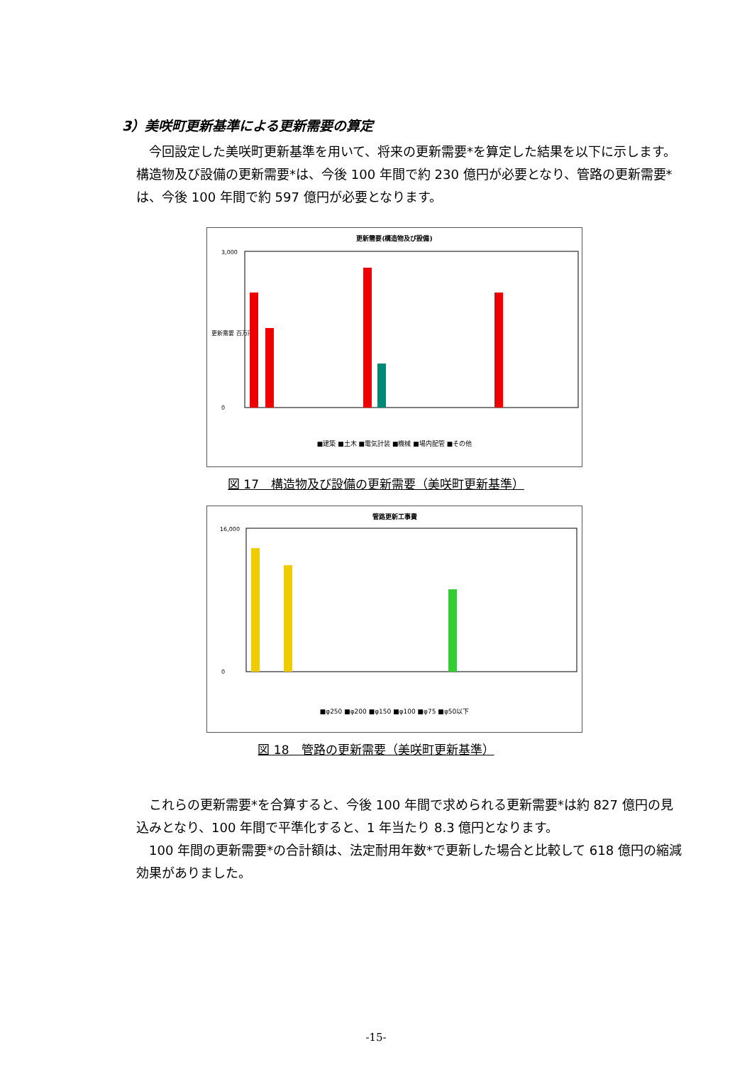3）美咲町更新基準による更新需要の算定
　今回設定した美咲町更新基準を用いて、将来の更新需要*を算定した結果を以下に示します。構造物及び設備の更新需要*は、今後 100 年間で約 230 億円が必要となり、管路の更新需要*は、今後 100 年間で約 597 億円が必要となります。
更新需要(構造物及び設備)
3,000
0
更新需要 百万円
■建築 ■土木 ■電気計装 ■機械 ■場内配管 ■その他
図 17　構造物及び設備の更新需要（美咲町更新基準）
管路更新工事費
16,000
0
■φ250 ■φ200 ■φ150 ■φ100 ■φ75 ■φ50以下
図 18　管路の更新需要（美咲町更新基準）
　これらの更新需要*を合算すると、今後 100 年間で求められる更新需要*は約 827 億円の見込みとなり、100 年間で平準化すると、1 年当たり 8.3 億円となります。
　100 年間の更新需要*の合計額は、法定耐用年数*で更新した場合と比較して 618 億円の縮減効果がありました。
-15-